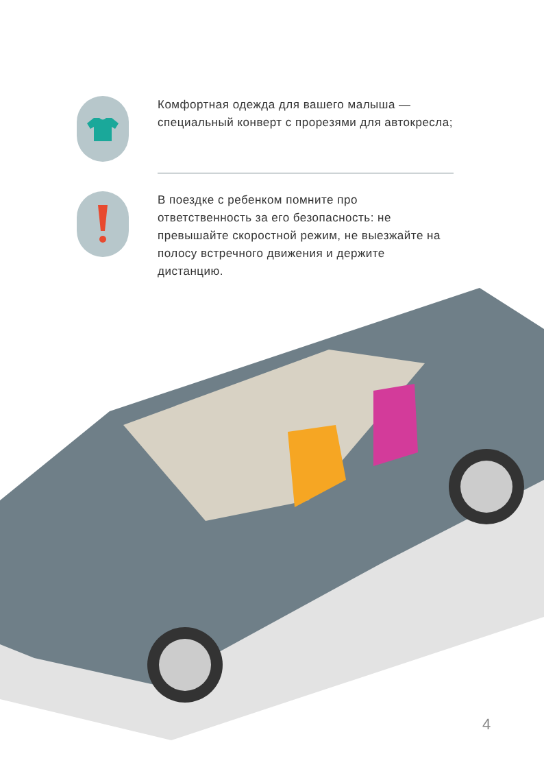Комфортная одежда для вашего малыша — специальный конверт с прорезями для автокресла;
В поездке с ребенком помните про ответственность за его безопасность: не превышайте скоростной режим, не выезжайте на полосу встречного движения и держите дистанцию.
4